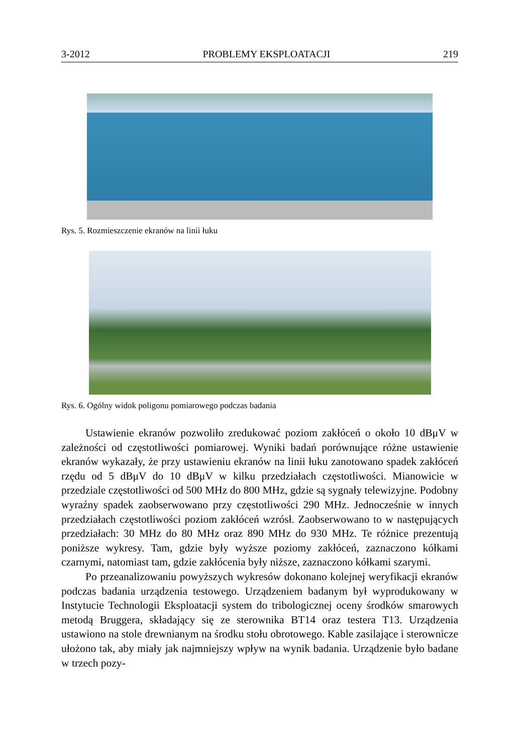3-2012 PROBLEMY EKSPLOATACJI 219
Rys. 5. Rozmieszczenie ekranów na linii łuku
Rys. 6. Ogólny widok poligonu pomiarowego podczas badania
Ustawienie ekranów pozwoliło zredukować poziom zakłóceń o około 10 dBμV w zależności od częstotliwości pomiarowej. Wyniki badań porównujące różne ustawienie ekranów wykazały, że przy ustawieniu ekranów na linii łuku zanotowano spadek zakłóceń rzędu od 5 dBμV do 10 dBμV w kilku przedziałach częstotliwości. Mianowicie w przedziale częstotliwości od 500 MHz do 800 MHz, gdzie są sygnały telewizyjne. Podobny wyraźny spadek zaobserwowano przy częstotliwości 290 MHz. Jednocześnie w innych przedziałach częstotliwości poziom zakłóceń wzrósł. Zaobserwowano to w następujących przedziałach: 30 MHz do 80 MHz oraz 890 MHz do 930 MHz. Te różnice prezentują poniższe wykresy. Tam, gdzie były wyższe poziomy zakłóceń, zaznaczono kółkami czarnymi, natomiast tam, gdzie zakłócenia były niższe, zaznaczono kółkami szarymi.
Po przeanalizowaniu powyższych wykresów dokonano kolejnej weryfikacji ekranów podczas badania urządzenia testowego. Urządzeniem badanym był wyprodukowany w Instytucie Technologii Eksploatacji system do tribologicznej oceny środków smarowych metodą Bruggera, składający się ze sterownika BT14 oraz testera T13. Urządzenia ustawiono na stole drewnianym na środku stołu obrotowego. Kable zasilające i sterownicze ułożono tak, aby miały jak najmniejszy wpływ na wynik badania. Urządzenie było badane w trzech pozy-